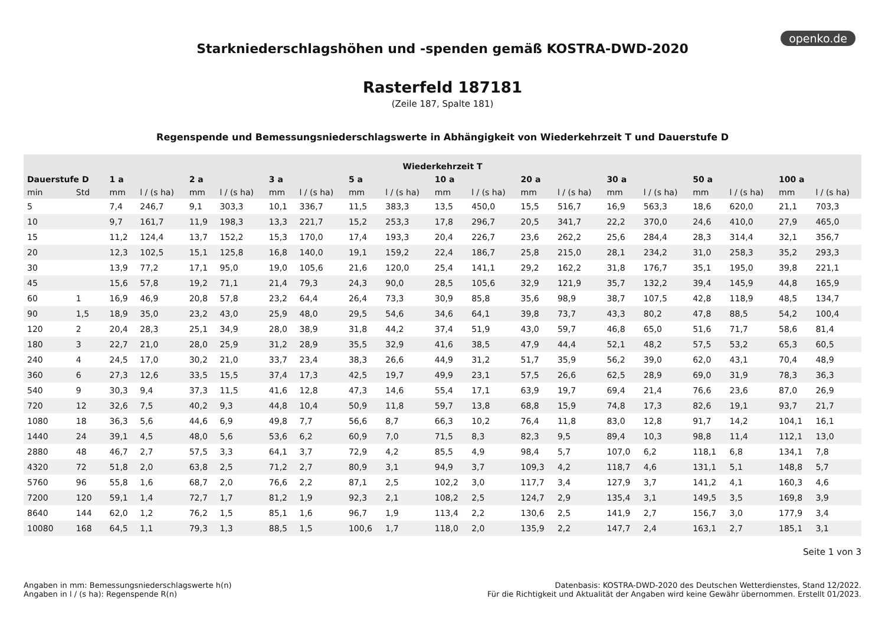openko.de
Starkniederschlagshöhen und -spenden gemäß KOSTRA-DWD-2020
Rasterfeld 187181
(Zeile 187, Spalte 181)
Regenspende und Bemessungsniederschlagswerte in Abhängigkeit von Wiederkehrzeit T und Dauerstufe D
| Wiederkehrzeit T | | | | | | | | | | | | | | | | | | | |
| --- | --- | --- | --- | --- | --- | --- | --- | --- | --- | --- | --- | --- | --- | --- | --- | --- | --- | --- | --- |
| Dauerstufe D | | 1 a | | 2 a | | 3 a | | 5 a | | 10 a | | 20 a | | 30 a | | 50 a | | 100 a | |
| min | Std | mm | l / (s ha) | mm | l / (s ha) | mm | l / (s ha) | mm | l / (s ha) | mm | l / (s ha) | mm | l / (s ha) | mm | l / (s ha) | mm | l / (s ha) | mm | l / (s ha) |
| 5 | | 7,4 | 246,7 | 9,1 | 303,3 | 10,1 | 336,7 | 11,5 | 383,3 | 13,5 | 450,0 | 15,5 | 516,7 | 16,9 | 563,3 | 18,6 | 620,0 | 21,1 | 703,3 |
| 10 | | 9,7 | 161,7 | 11,9 | 198,3 | 13,3 | 221,7 | 15,2 | 253,3 | 17,8 | 296,7 | 20,5 | 341,7 | 22,2 | 370,0 | 24,6 | 410,0 | 27,9 | 465,0 |
| 15 | | 11,2 | 124,4 | 13,7 | 152,2 | 15,3 | 170,0 | 17,4 | 193,3 | 20,4 | 226,7 | 23,6 | 262,2 | 25,6 | 284,4 | 28,3 | 314,4 | 32,1 | 356,7 |
| 20 | | 12,3 | 102,5 | 15,1 | 125,8 | 16,8 | 140,0 | 19,1 | 159,2 | 22,4 | 186,7 | 25,8 | 215,0 | 28,1 | 234,2 | 31,0 | 258,3 | 35,2 | 293,3 |
| 30 | | 13,9 | 77,2 | 17,1 | 95,0 | 19,0 | 105,6 | 21,6 | 120,0 | 25,4 | 141,1 | 29,2 | 162,2 | 31,8 | 176,7 | 35,1 | 195,0 | 39,8 | 221,1 |
| 45 | | 15,6 | 57,8 | 19,2 | 71,1 | 21,4 | 79,3 | 24,3 | 90,0 | 28,5 | 105,6 | 32,9 | 121,9 | 35,7 | 132,2 | 39,4 | 145,9 | 44,8 | 165,9 |
| 60 | 1 | 16,9 | 46,9 | 20,8 | 57,8 | 23,2 | 64,4 | 26,4 | 73,3 | 30,9 | 85,8 | 35,6 | 98,9 | 38,7 | 107,5 | 42,8 | 118,9 | 48,5 | 134,7 |
| 90 | 1,5 | 18,9 | 35,0 | 23,2 | 43,0 | 25,9 | 48,0 | 29,5 | 54,6 | 34,6 | 64,1 | 39,8 | 73,7 | 43,3 | 80,2 | 47,8 | 88,5 | 54,2 | 100,4 |
| 120 | 2 | 20,4 | 28,3 | 25,1 | 34,9 | 28,0 | 38,9 | 31,8 | 44,2 | 37,4 | 51,9 | 43,0 | 59,7 | 46,8 | 65,0 | 51,6 | 71,7 | 58,6 | 81,4 |
| 180 | 3 | 22,7 | 21,0 | 28,0 | 25,9 | 31,2 | 28,9 | 35,5 | 32,9 | 41,6 | 38,5 | 47,9 | 44,4 | 52,1 | 48,2 | 57,5 | 53,2 | 65,3 | 60,5 |
| 240 | 4 | 24,5 | 17,0 | 30,2 | 21,0 | 33,7 | 23,4 | 38,3 | 26,6 | 44,9 | 31,2 | 51,7 | 35,9 | 56,2 | 39,0 | 62,0 | 43,1 | 70,4 | 48,9 |
| 360 | 6 | 27,3 | 12,6 | 33,5 | 15,5 | 37,4 | 17,3 | 42,5 | 19,7 | 49,9 | 23,1 | 57,5 | 26,6 | 62,5 | 28,9 | 69,0 | 31,9 | 78,3 | 36,3 |
| 540 | 9 | 30,3 | 9,4 | 37,3 | 11,5 | 41,6 | 12,8 | 47,3 | 14,6 | 55,4 | 17,1 | 63,9 | 19,7 | 69,4 | 21,4 | 76,6 | 23,6 | 87,0 | 26,9 |
| 720 | 12 | 32,6 | 7,5 | 40,2 | 9,3 | 44,8 | 10,4 | 50,9 | 11,8 | 59,7 | 13,8 | 68,8 | 15,9 | 74,8 | 17,3 | 82,6 | 19,1 | 93,7 | 21,7 |
| 1080 | 18 | 36,3 | 5,6 | 44,6 | 6,9 | 49,8 | 7,7 | 56,6 | 8,7 | 66,3 | 10,2 | 76,4 | 11,8 | 83,0 | 12,8 | 91,7 | 14,2 | 104,1 | 16,1 |
| 1440 | 24 | 39,1 | 4,5 | 48,0 | 5,6 | 53,6 | 6,2 | 60,9 | 7,0 | 71,5 | 8,3 | 82,3 | 9,5 | 89,4 | 10,3 | 98,8 | 11,4 | 112,1 | 13,0 |
| 2880 | 48 | 46,7 | 2,7 | 57,5 | 3,3 | 64,1 | 3,7 | 72,9 | 4,2 | 85,5 | 4,9 | 98,4 | 5,7 | 107,0 | 6,2 | 118,1 | 6,8 | 134,1 | 7,8 |
| 4320 | 72 | 51,8 | 2,0 | 63,8 | 2,5 | 71,2 | 2,7 | 80,9 | 3,1 | 94,9 | 3,7 | 109,3 | 4,2 | 118,7 | 4,6 | 131,1 | 5,1 | 148,8 | 5,7 |
| 5760 | 96 | 55,8 | 1,6 | 68,7 | 2,0 | 76,6 | 2,2 | 87,1 | 2,5 | 102,2 | 3,0 | 117,7 | 3,4 | 127,9 | 3,7 | 141,2 | 4,1 | 160,3 | 4,6 |
| 7200 | 120 | 59,1 | 1,4 | 72,7 | 1,7 | 81,2 | 1,9 | 92,3 | 2,1 | 108,2 | 2,5 | 124,7 | 2,9 | 135,4 | 3,1 | 149,5 | 3,5 | 169,8 | 3,9 |
| 8640 | 144 | 62,0 | 1,2 | 76,2 | 1,5 | 85,1 | 1,6 | 96,7 | 1,9 | 113,4 | 2,2 | 130,6 | 2,5 | 141,9 | 2,7 | 156,7 | 3,0 | 177,9 | 3,4 |
| 10080 | 168 | 64,5 | 1,1 | 79,3 | 1,3 | 88,5 | 1,5 | 100,6 | 1,7 | 118,0 | 2,0 | 135,9 | 2,2 | 147,7 | 2,4 | 163,1 | 2,7 | 185,1 | 3,1 |
Seite 1 von 3
Angaben in mm: Bemessungsniederschlagswerte h(n)
Angaben in l / (s ha): Regenspende R(n)
Datenbasis: KOSTRA-DWD-2020 des Deutschen Wetterdienstes, Stand 12/2022.
Für die Richtigkeit und Aktualität der Angaben wird keine Gewähr übernommen. Erstellt 01/2023.